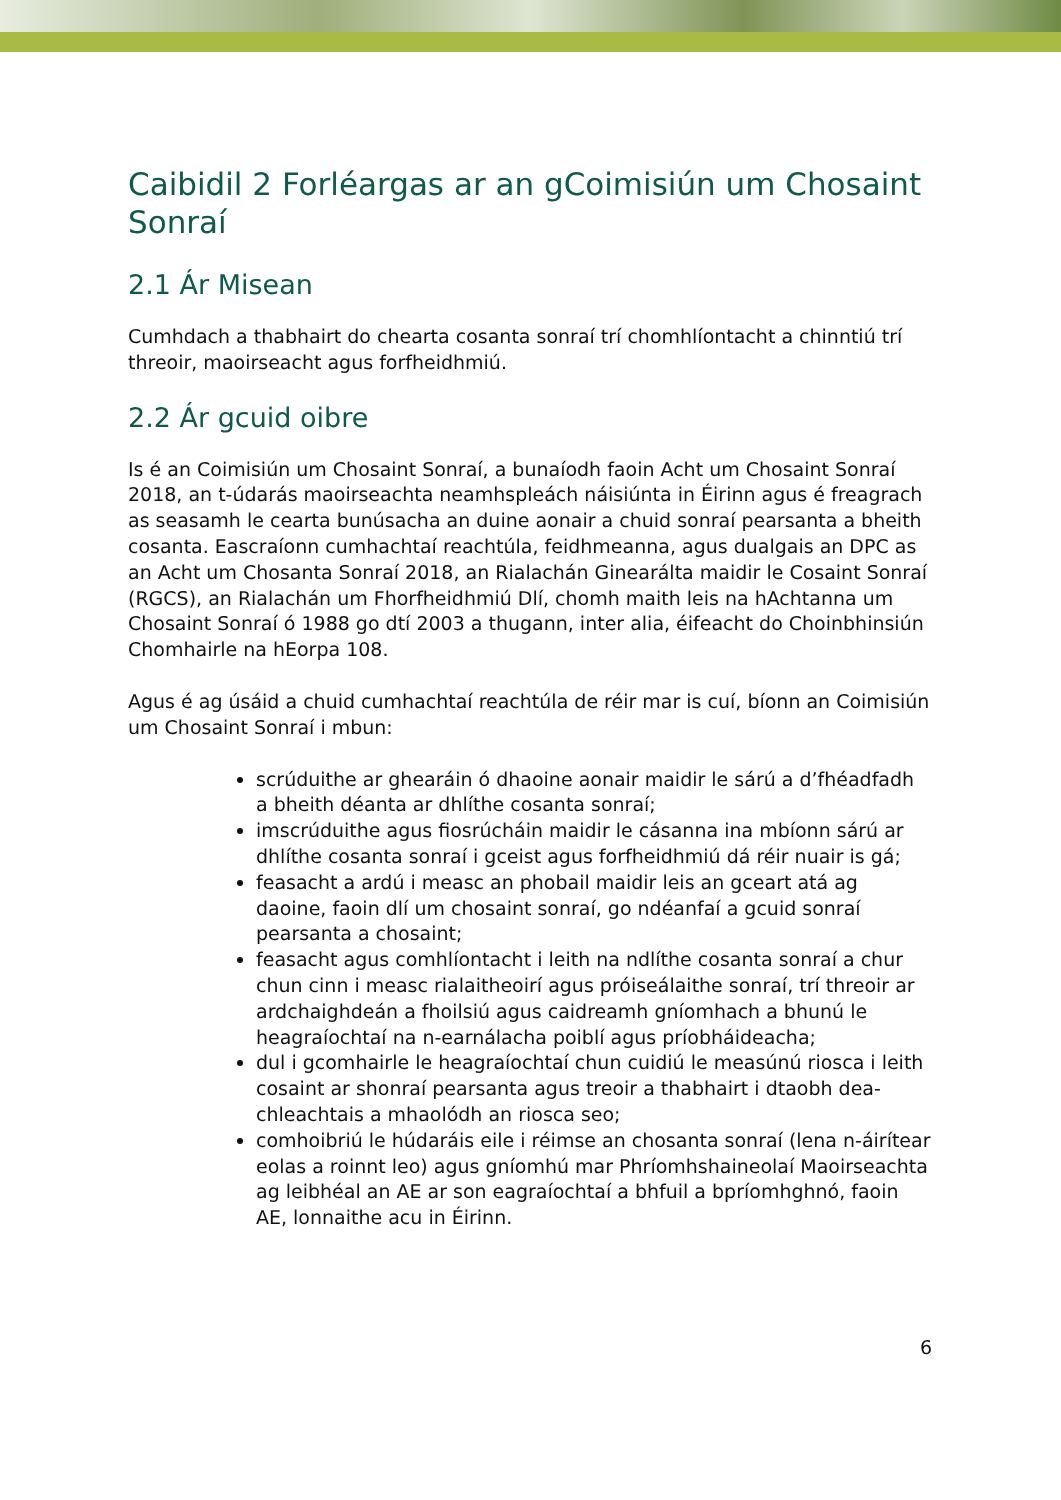Caibidil 2 Forléargas ar an gCoimisiún um Chosaint Sonraí
2.1 Ár Misean
Cumhdach a thabhairt do chearta cosanta sonraí trí chomhlíontacht a chinntiú trí threoir, maoirseacht agus forfheidhmiú.
2.2 Ár gcuid oibre
Is é an Coimisiún um Chosaint Sonraí, a bunaíodh faoin Acht um Chosaint Sonraí 2018, an t-údarás maoirseachta neamhspleách náisiúnta in Éirinn agus é freagrach as seasamh le cearta bunúsacha an duine aonair a chuid sonraí pearsanta a bheith cosanta. Eascraíonn cumhachtaí reachtúla, feidhmeanna, agus dualgais an DPC as an Acht um Chosanta Sonraí 2018, an Rialachán Ginearálta maidir le Cosaint Sonraí (RGCS), an Rialachán um Fhorfheidhmiú Dlí, chomh maith leis na hAchtanna um Chosaint Sonraí ó 1988 go dtí 2003 a thugann, inter alia, éifeacht do Choinbhinsiún Chomhairle na hEorpa 108.
Agus é ag úsáid a chuid cumhachtaí reachtúla de réir mar is cuí, bíonn an Coimisiún um Chosaint Sonraí i mbun:
scrúduithe ar ghearáin ó dhaoine aonair maidir le sárú a d’fhéadfadh a bheith déanta ar dhlíthe cosanta sonraí;
imscrúduithe agus fiosrúcháin maidir le cásanna ina mbíonn sárú ar dhlíthe cosanta sonraí i gceist agus forfheidhmiú dá réir nuair is gá;
feasacht a ardú i measc an phobail maidir leis an gceart atá ag daoine, faoin dlí um chosaint sonraí, go ndéanfaí a gcuid sonraí pearsanta a chosaint;
feasacht agus comhlíontacht i leith na ndlíthe cosanta sonraí a chur chun cinn i measc rialaitheoirí agus próiseálaithe sonraí, trí threoir ar ardchaighdeán a fhoilsiú agus caidreamh gníomhach a bhunú le heagraíochtaí na n-earnálacha poiblí agus príobháideacha;
dul i gcomhairle le heagraíochtaí chun cuidiú le measúnú riosca i leith cosaint ar shonraí pearsanta agus treoir a thabhairt i dtaobh dea-chleachtais a mhaolódh an riosca seo;
comhoibriú le húdaráis eile i réimse an chosanta sonraí (lena n-áirítear eolas a roinnt leo) agus gníomhú mar Phríomhshaineolaí Maoirseachta ag leibhéal an AE ar son eagraíochtaí a bhfuil a bpríomhghnó, faoin AE, lonnaithe acu in Éirinn.
6